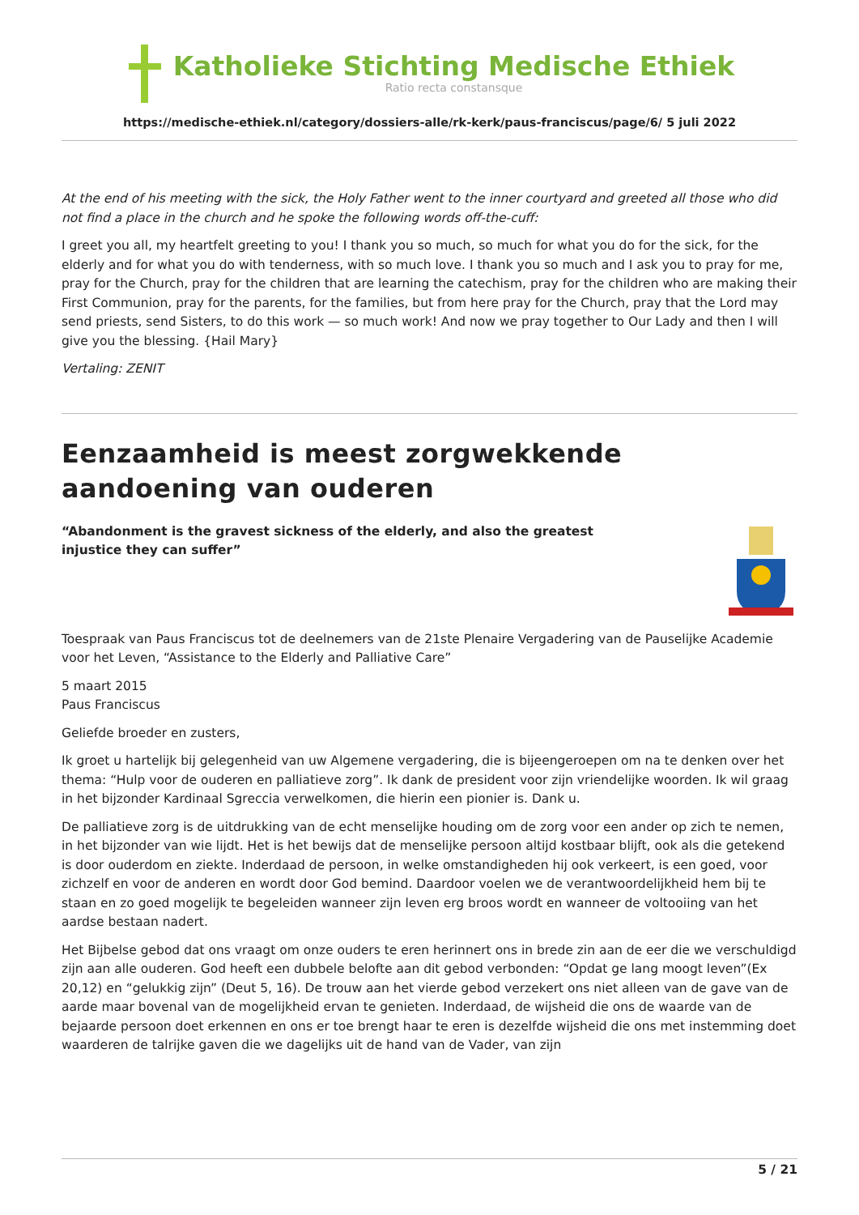Katholieke Stichting Medische Ethiek
Ratio recta constansque
https://medische-ethiek.nl/category/dossiers-alle/rk-kerk/paus-franciscus/page/6/ 5 juli 2022
At the end of his meeting with the sick, the Holy Father went to the inner courtyard and greeted all those who did not find a place in the church and he spoke the following words off-the-cuff:
I greet you all, my heartfelt greeting to you! I thank you so much, so much for what you do for the sick, for the elderly and for what you do with tenderness, with so much love. I thank you so much and I ask you to pray for me, pray for the Church, pray for the children that are learning the catechism, pray for the children who are making their First Communion, pray for the parents, for the families, but from here pray for the Church, pray that the Lord may send priests, send Sisters, to do this work — so much work! And now we pray together to Our Lady and then I will give you the blessing. {Hail Mary}
Vertaling: ZENIT
Eenzaamheid is meest zorgwekkende aandoening van ouderen
“Abandonment is the gravest sickness of the elderly, and also the greatest injustice they can suffer”
Toespraak van Paus Franciscus tot de deelnemers van de 21ste Plenaire Vergadering van de Pauselijke Academie voor het Leven, “Assistance to the Elderly and Palliative Care”
5 maart 2015
Paus Franciscus
Geliefde broeder en zusters,
Ik groet u hartelijk bij gelegenheid van uw Algemene vergadering, die is bijeengeroepen om na te denken over het thema: “Hulp voor de ouderen en palliatieve zorg”. Ik dank de president voor zijn vriendelijke woorden. Ik wil graag in het bijzonder Kardinaal Sgreccia verwelkomen, die hierin een pionier is. Dank u.
De palliatieve zorg is de uitdrukking van de echt menselijke houding om de zorg voor een ander op zich te nemen, in het bijzonder van wie lijdt. Het is het bewijs dat de menselijke persoon altijd kostbaar blijft, ook als die getekend is door ouderdom en ziekte. Inderdaad de persoon, in welke omstandigheden hij ook verkeert, is een goed, voor zichzelf en voor de anderen en wordt door God bemind. Daardoor voelen we de verantwoordelijkheid hem bij te staan en zo goed mogelijk te begeleiden wanneer zijn leven erg broos wordt en wanneer de voltooiing van het aardse bestaan nadert.
Het Bijbelse gebod dat ons vraagt om onze ouders te eren herinnert ons in brede zin aan de eer die we verschuldigd zijn aan alle ouderen. God heeft een dubbele belofte aan dit gebod verbonden: “Opdat ge lang moogt leven”(Ex 20,12) en “gelukkig zijn” (Deut 5, 16). De trouw aan het vierde gebod verzekert ons niet alleen van de gave van de aarde maar bovenal van de mogelijkheid ervan te genieten. Inderdaad, de wijsheid die ons de waarde van de bejaarde persoon doet erkennen en ons er toe brengt haar te eren is dezelfde wijsheid die ons met instemming doet waarderen de talrijke gaven die we dagelijks uit de hand van de Vader, van zijn
5 / 21